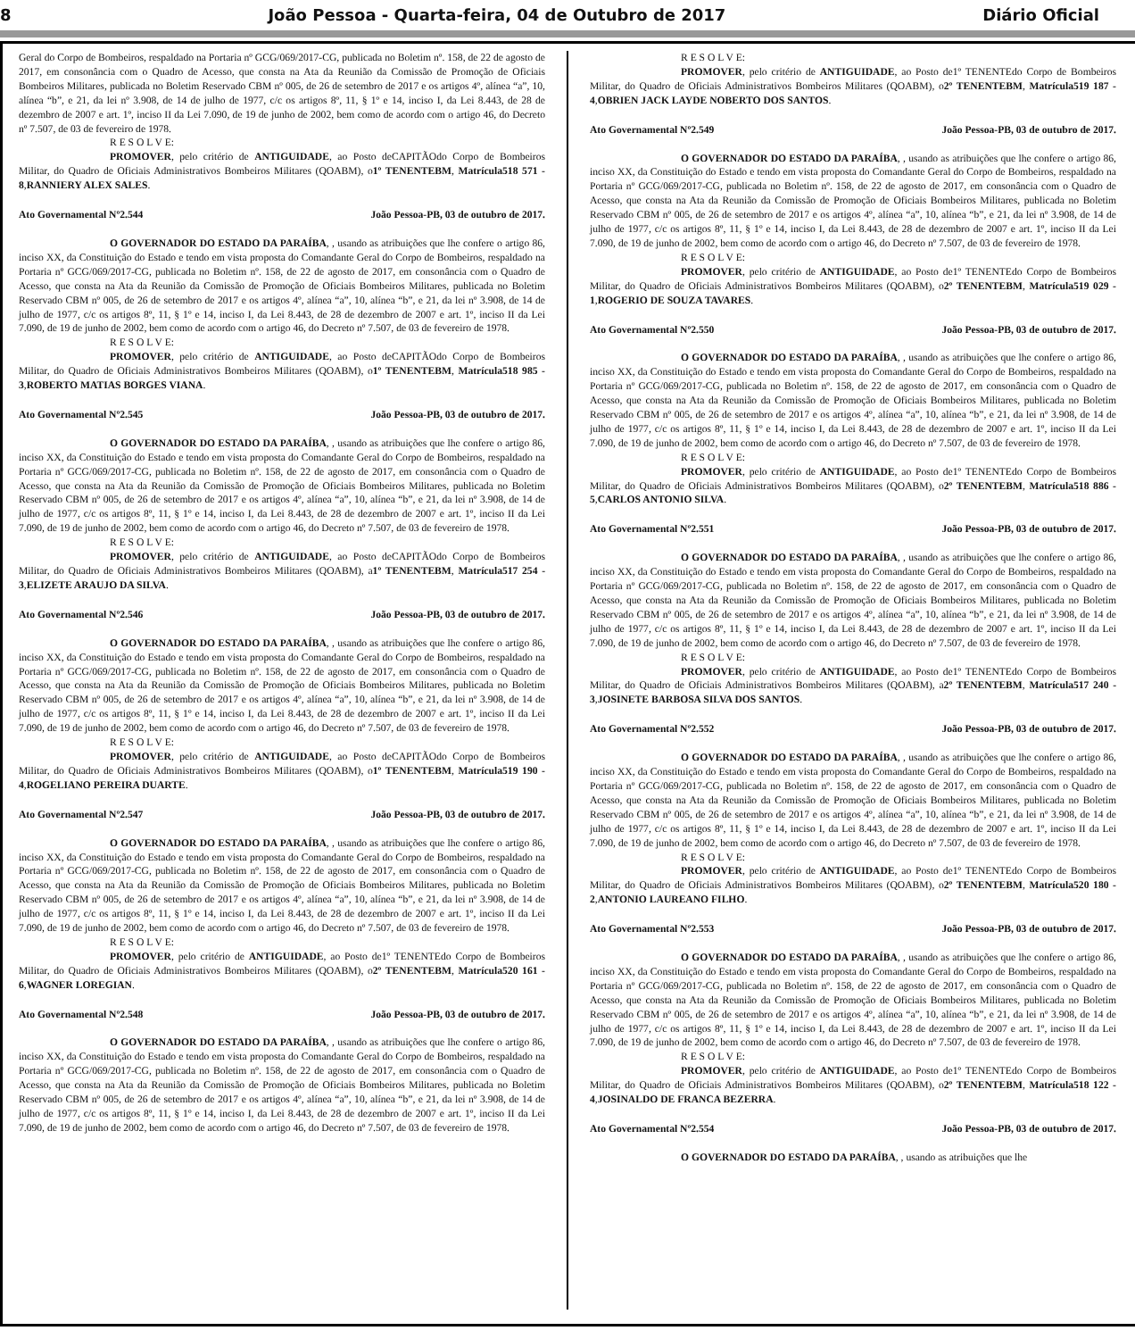8 João Pessoa - Quarta-feira, 04 de Outubro de 2017 Diário Oficial
Geral do Corpo de Bombeiros, respaldado na Portaria nº GCG/069/2017-CG, publicada no Boletim nº. 158, de 22 de agosto de 2017, em consonância com o Quadro de Acesso, que consta na Ata da Reunião da Comissão de Promoção de Oficiais Bombeiros Militares, publicada no Boletim Reservado CBM nº 005, de 26 de setembro de 2017 e os artigos 4º, alínea “a”, 10, alínea “b”, e 21, da lei nº 3.908, de 14 de julho de 1977, c/c os artigos 8º, 11, § 1º e 14, inciso I, da Lei 8.443, de 28 de dezembro de 2007 e art. 1º, inciso II da Lei 7.090, de 19 de junho de 2002, bem como de acordo com o artigo 46, do Decreto nº 7.507, de 03 de fevereiro de 1978.
R E S O L V E:
PROMOVER, pelo critério de ANTIGUIDADE, ao Posto deCAPITÃOdo Corpo de Bombeiros Militar, do Quadro de Oficiais Administrativos Bombeiros Militares (QOABM), o1º TENENTEBM, Matrícula518 571 - 8,RANNIERY ALEX SALES.
Ato Governamental Nº2.544 João Pessoa-PB, 03 de outubro de 2017.
O GOVERNADOR DO ESTADO DA PARAÍBA, , usando as atribuições que lhe confere o artigo 86, inciso XX, da Constituição do Estado e tendo em vista proposta do Comandante Geral do Corpo de Bombeiros, respaldado na Portaria nº GCG/069/2017-CG, publicada no Boletim nº. 158, de 22 de agosto de 2017, em consonância com o Quadro de Acesso, que consta na Ata da Reunião da Comissão de Promoção de Oficiais Bombeiros Militares, publicada no Boletim Reservado CBM nº 005, de 26 de setembro de 2017 e os artigos 4º, alínea “a”, 10, alínea “b”, e 21, da lei nº 3.908, de 14 de julho de 1977, c/c os artigos 8º, 11, § 1º e 14, inciso I, da Lei 8.443, de 28 de dezembro de 2007 e art. 1º, inciso II da Lei 7.090, de 19 de junho de 2002, bem como de acordo com o artigo 46, do Decreto nº 7.507, de 03 de fevereiro de 1978.
R E S O L V E:
PROMOVER, pelo critério de ANTIGUIDADE, ao Posto deCAPITÃOdo Corpo de Bombeiros Militar, do Quadro de Oficiais Administrativos Bombeiros Militares (QOABM), o1º TENENTEBM, Matrícula518 985 - 3,ROBERTO MATIAS BORGES VIANA.
Ato Governamental Nº2.545 João Pessoa-PB, 03 de outubro de 2017.
O GOVERNADOR DO ESTADO DA PARAÍBA, , usando as atribuições que lhe confere o artigo 86, inciso XX, da Constituição do Estado e tendo em vista proposta do Comandante Geral do Corpo de Bombeiros, respaldado na Portaria nº GCG/069/2017-CG, publicada no Boletim nº. 158, de 22 de agosto de 2017, em consonância com o Quadro de Acesso, que consta na Ata da Reunião da Comissão de Promoção de Oficiais Bombeiros Militares, publicada no Boletim Reservado CBM nº 005, de 26 de setembro de 2017 e os artigos 4º, alínea “a”, 10, alínea “b”, e 21, da lei nº 3.908, de 14 de julho de 1977, c/c os artigos 8º, 11, § 1º e 14, inciso I, da Lei 8.443, de 28 de dezembro de 2007 e art. 1º, inciso II da Lei 7.090, de 19 de junho de 2002, bem como de acordo com o artigo 46, do Decreto nº 7.507, de 03 de fevereiro de 1978.
R E S O L V E:
PROMOVER, pelo critério de ANTIGUIDADE, ao Posto deCAPITÃOdo Corpo de Bombeiros Militar, do Quadro de Oficiais Administrativos Bombeiros Militares (QOABM), a1º TENENTEBM, Matrícula517 254 - 3,ELIZETE ARAUJO DA SILVA.
Ato Governamental Nº2.546 João Pessoa-PB, 03 de outubro de 2017.
O GOVERNADOR DO ESTADO DA PARAÍBA, , usando as atribuições que lhe confere o artigo 86, inciso XX, da Constituição do Estado e tendo em vista proposta do Comandante Geral do Corpo de Bombeiros, respaldado na Portaria nº GCG/069/2017-CG, publicada no Boletim nº. 158, de 22 de agosto de 2017, em consonância com o Quadro de Acesso, que consta na Ata da Reunião da Comissão de Promoção de Oficiais Bombeiros Militares, publicada no Boletim Reservado CBM nº 005, de 26 de setembro de 2017 e os artigos 4º, alínea “a”, 10, alínea “b”, e 21, da lei nº 3.908, de 14 de julho de 1977, c/c os artigos 8º, 11, § 1º e 14, inciso I, da Lei 8.443, de 28 de dezembro de 2007 e art. 1º, inciso II da Lei 7.090, de 19 de junho de 2002, bem como de acordo com o artigo 46, do Decreto nº 7.507, de 03 de fevereiro de 1978.
R E S O L V E:
PROMOVER, pelo critério de ANTIGUIDADE, ao Posto deCAPITÃOdo Corpo de Bombeiros Militar, do Quadro de Oficiais Administrativos Bombeiros Militares (QOABM), o1º TENENTEBM, Matrícula519 190 - 4,ROGELIANO PEREIRA DUARTE.
Ato Governamental Nº2.547 João Pessoa-PB, 03 de outubro de 2017.
O GOVERNADOR DO ESTADO DA PARAÍBA, , usando as atribuições que lhe confere o artigo 86, inciso XX, da Constituição do Estado e tendo em vista proposta do Comandante Geral do Corpo de Bombeiros, respaldado na Portaria nº GCG/069/2017-CG, publicada no Boletim nº. 158, de 22 de agosto de 2017, em consonância com o Quadro de Acesso, que consta na Ata da Reunião da Comissão de Promoção de Oficiais Bombeiros Militares, publicada no Boletim Reservado CBM nº 005, de 26 de setembro de 2017 e os artigos 4º, alínea “a”, 10, alínea “b”, e 21, da lei nº 3.908, de 14 de julho de 1977, c/c os artigos 8º, 11, § 1º e 14, inciso I, da Lei 8.443, de 28 de dezembro de 2007 e art. 1º, inciso II da Lei 7.090, de 19 de junho de 2002, bem como de acordo com o artigo 46, do Decreto nº 7.507, de 03 de fevereiro de 1978.
R E S O L V E:
PROMOVER, pelo critério de ANTIGUIDADE, ao Posto de1º TENENTEdo Corpo de Bombeiros Militar, do Quadro de Oficiais Administrativos Bombeiros Militares (QOABM), o2º TENENTEBM, Matrícula520 161 - 6,WAGNER LOREGIAN.
Ato Governamental Nº2.548 João Pessoa-PB, 03 de outubro de 2017.
O GOVERNADOR DO ESTADO DA PARAÍBA, , usando as atribuições que lhe confere o artigo 86, inciso XX, da Constituição do Estado e tendo em vista proposta do Comandante Geral do Corpo de Bombeiros, respaldado na Portaria nº GCG/069/2017-CG, publicada no Boletim nº. 158, de 22 de agosto de 2017, em consonância com o Quadro de Acesso, que consta na Ata da Reunião da Comissão de Promoção de Oficiais Bombeiros Militares, publicada no Boletim Reservado CBM nº 005, de 26 de setembro de 2017 e os artigos 4º, alínea “a”, 10, alínea “b”, e 21, da lei nº 3.908, de 14 de julho de 1977, c/c os artigos 8º, 11, § 1º e 14, inciso I, da Lei 8.443, de 28 de dezembro de 2007 e art. 1º, inciso II da Lei 7.090, de 19 de junho de 2002, bem como de acordo com o artigo 46, do Decreto nº 7.507, de 03 de fevereiro de 1978.
R E S O L V E:
PROMOVER, pelo critério de ANTIGUIDADE, ao Posto de1º TENENTEdo Corpo de Bombeiros Militar, do Quadro de Oficiais Administrativos Bombeiros Militares (QOABM), o2º TENENTEBM, Matrícula519 187 - 4,OBRIEN JACK LAYDE NOBERTO DOS SANTOS.
Ato Governamental Nº2.549 João Pessoa-PB, 03 de outubro de 2017.
O GOVERNADOR DO ESTADO DA PARAÍBA, , usando as atribuições que lhe confere o artigo 86, inciso XX, da Constituição do Estado e tendo em vista proposta do Comandante Geral do Corpo de Bombeiros, respaldado na Portaria nº GCG/069/2017-CG, publicada no Boletim nº. 158, de 22 de agosto de 2017, em consonância com o Quadro de Acesso, que consta na Ata da Reunião da Comissão de Promoção de Oficiais Bombeiros Militares, publicada no Boletim Reservado CBM nº 005, de 26 de setembro de 2017 e os artigos 4º, alínea “a”, 10, alínea “b”, e 21, da lei nº 3.908, de 14 de julho de 1977, c/c os artigos 8º, 11, § 1º e 14, inciso I, da Lei 8.443, de 28 de dezembro de 2007 e art. 1º, inciso II da Lei 7.090, de 19 de junho de 2002, bem como de acordo com o artigo 46, do Decreto nº 7.507, de 03 de fevereiro de 1978.
R E S O L V E:
PROMOVER, pelo critério de ANTIGUIDADE, ao Posto de1º TENENTEdo Corpo de Bombeiros Militar, do Quadro de Oficiais Administrativos Bombeiros Militares (QOABM), o2º TENENTEBM, Matrícula519 029 - 1,ROGERIO DE SOUZA TAVARES.
Ato Governamental Nº2.550 João Pessoa-PB, 03 de outubro de 2017.
O GOVERNADOR DO ESTADO DA PARAÍBA, , usando as atribuições que lhe confere o artigo 86, inciso XX, da Constituição do Estado e tendo em vista proposta do Comandante Geral do Corpo de Bombeiros, respaldado na Portaria nº GCG/069/2017-CG, publicada no Boletim nº. 158, de 22 de agosto de 2017, em consonância com o Quadro de Acesso, que consta na Ata da Reunião da Comissão de Promoção de Oficiais Bombeiros Militares, publicada no Boletim Reservado CBM nº 005, de 26 de setembro de 2017 e os artigos 4º, alínea “a”, 10, alínea “b”, e 21, da lei nº 3.908, de 14 de julho de 1977, c/c os artigos 8º, 11, § 1º e 14, inciso I, da Lei 8.443, de 28 de dezembro de 2007 e art. 1º, inciso II da Lei 7.090, de 19 de junho de 2002, bem como de acordo com o artigo 46, do Decreto nº 7.507, de 03 de fevereiro de 1978.
R E S O L V E:
PROMOVER, pelo critério de ANTIGUIDADE, ao Posto de1º TENENTEdo Corpo de Bombeiros Militar, do Quadro de Oficiais Administrativos Bombeiros Militares (QOABM), o2º TENENTEBM, Matrícula518 886 - 5,CARLOS ANTONIO SILVA.
Ato Governamental Nº2.551 João Pessoa-PB, 03 de outubro de 2017.
O GOVERNADOR DO ESTADO DA PARAÍBA, , usando as atribuições que lhe confere o artigo 86, inciso XX, da Constituição do Estado e tendo em vista proposta do Comandante Geral do Corpo de Bombeiros, respaldado na Portaria nº GCG/069/2017-CG, publicada no Boletim nº. 158, de 22 de agosto de 2017, em consonância com o Quadro de Acesso, que consta na Ata da Reunião da Comissão de Promoção de Oficiais Bombeiros Militares, publicada no Boletim Reservado CBM nº 005, de 26 de setembro de 2017 e os artigos 4º, alínea “a”, 10, alínea “b”, e 21, da lei nº 3.908, de 14 de julho de 1977, c/c os artigos 8º, 11, § 1º e 14, inciso I, da Lei 8.443, de 28 de dezembro de 2007 e art. 1º, inciso II da Lei 7.090, de 19 de junho de 2002, bem como de acordo com o artigo 46, do Decreto nº 7.507, de 03 de fevereiro de 1978.
R E S O L V E:
PROMOVER, pelo critério de ANTIGUIDADE, ao Posto de1º TENENTEdo Corpo de Bombeiros Militar, do Quadro de Oficiais Administrativos Bombeiros Militares (QOABM), a2º TENENTEBM, Matrícula517 240 - 3,JOSINETE BARBOSA SILVA DOS SANTOS.
Ato Governamental Nº2.552 João Pessoa-PB, 03 de outubro de 2017.
O GOVERNADOR DO ESTADO DA PARAÍBA, , usando as atribuições que lhe confere o artigo 86, inciso XX, da Constituição do Estado e tendo em vista proposta do Comandante Geral do Corpo de Bombeiros, respaldado na Portaria nº GCG/069/2017-CG, publicada no Boletim nº. 158, de 22 de agosto de 2017, em consonância com o Quadro de Acesso, que consta na Ata da Reunião da Comissão de Promoção de Oficiais Bombeiros Militares, publicada no Boletim Reservado CBM nº 005, de 26 de setembro de 2017 e os artigos 4º, alínea “a”, 10, alínea “b”, e 21, da lei nº 3.908, de 14 de julho de 1977, c/c os artigos 8º, 11, § 1º e 14, inciso I, da Lei 8.443, de 28 de dezembro de 2007 e art. 1º, inciso II da Lei 7.090, de 19 de junho de 2002, bem como de acordo com o artigo 46, do Decreto nº 7.507, de 03 de fevereiro de 1978.
R E S O L V E:
PROMOVER, pelo critério de ANTIGUIDADE, ao Posto de1º TENENTEdo Corpo de Bombeiros Militar, do Quadro de Oficiais Administrativos Bombeiros Militares (QOABM), o2º TENENTEBM, Matrícula520 180 - 2,ANTONIO LAUREANO FILHO.
Ato Governamental Nº2.553 João Pessoa-PB, 03 de outubro de 2017.
O GOVERNADOR DO ESTADO DA PARAÍBA, , usando as atribuições que lhe confere o artigo 86, inciso XX, da Constituição do Estado e tendo em vista proposta do Comandante Geral do Corpo de Bombeiros, respaldado na Portaria nº GCG/069/2017-CG, publicada no Boletim nº. 158, de 22 de agosto de 2017, em consonância com o Quadro de Acesso, que consta na Ata da Reunião da Comissão de Promoção de Oficiais Bombeiros Militares, publicada no Boletim Reservado CBM nº 005, de 26 de setembro de 2017 e os artigos 4º, alínea “a”, 10, alínea “b”, e 21, da lei nº 3.908, de 14 de julho de 1977, c/c os artigos 8º, 11, § 1º e 14, inciso I, da Lei 8.443, de 28 de dezembro de 2007 e art. 1º, inciso II da Lei 7.090, de 19 de junho de 2002, bem como de acordo com o artigo 46, do Decreto nº 7.507, de 03 de fevereiro de 1978.
R E S O L V E:
PROMOVER, pelo critério de ANTIGUIDADE, ao Posto de1º TENENTEdo Corpo de Bombeiros Militar, do Quadro de Oficiais Administrativos Bombeiros Militares (QOABM), o2º TENENTEBM, Matrícula518 122 - 4,JOSINALDO DE FRANCA BEZERRA.
Ato Governamental Nº2.554 João Pessoa-PB, 03 de outubro de 2017.
O GOVERNADOR DO ESTADO DA PARAÍBA, , usando as atribuições que lhe